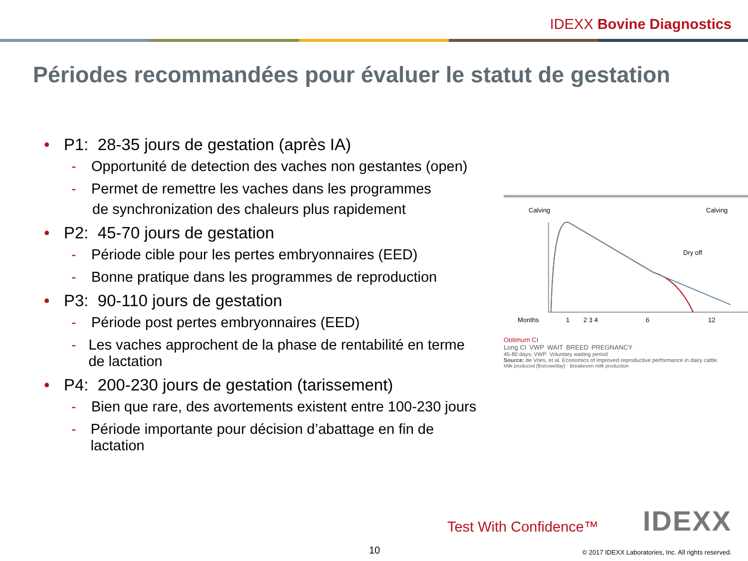IDEXX Bovine Diagnostics
Périodes recommandées pour évaluer le statut de gestation
• P1: 28-35 jours de gestation (après IA)
- Opportunité de detection des vaches non gestantes (open)
- Permet de remettre les vaches dans les programmes
de synchronization des chaleurs plus rapidement
• P2: 45-70 jours de gestation
- Période cible pour les pertes embryonnaires (EED)
- Bonne pratique dans les programmes de reproduction
• P3: 90-110 jours de gestation
- Période post pertes embryonnaires (EED)
- Les vaches approchent de la phase de rentabilité en terme de lactation
• P4: 200-230 jours de gestation (tarissement)
- Bien que rare, des avortements existent entre 100-230 jours
- Période importante pour décision d’abattage en fin de lactation
Calving
Calving
Dry off
Months
1
2 3 4
6
12
Optimum CI
Long CI VWP WAIT BREED PREGNANCY
45-80 days; VWP: Voluntary waiting period
Source: de Vries, et al. Economics of improved reproductive performance in dairy cattle.
Milk produced (lbs/cow/day) · Breakeven milk production
Test With Confidence™ IDEXX
10
© 2017 IDEXX Laboratories, Inc. All rights reserved.